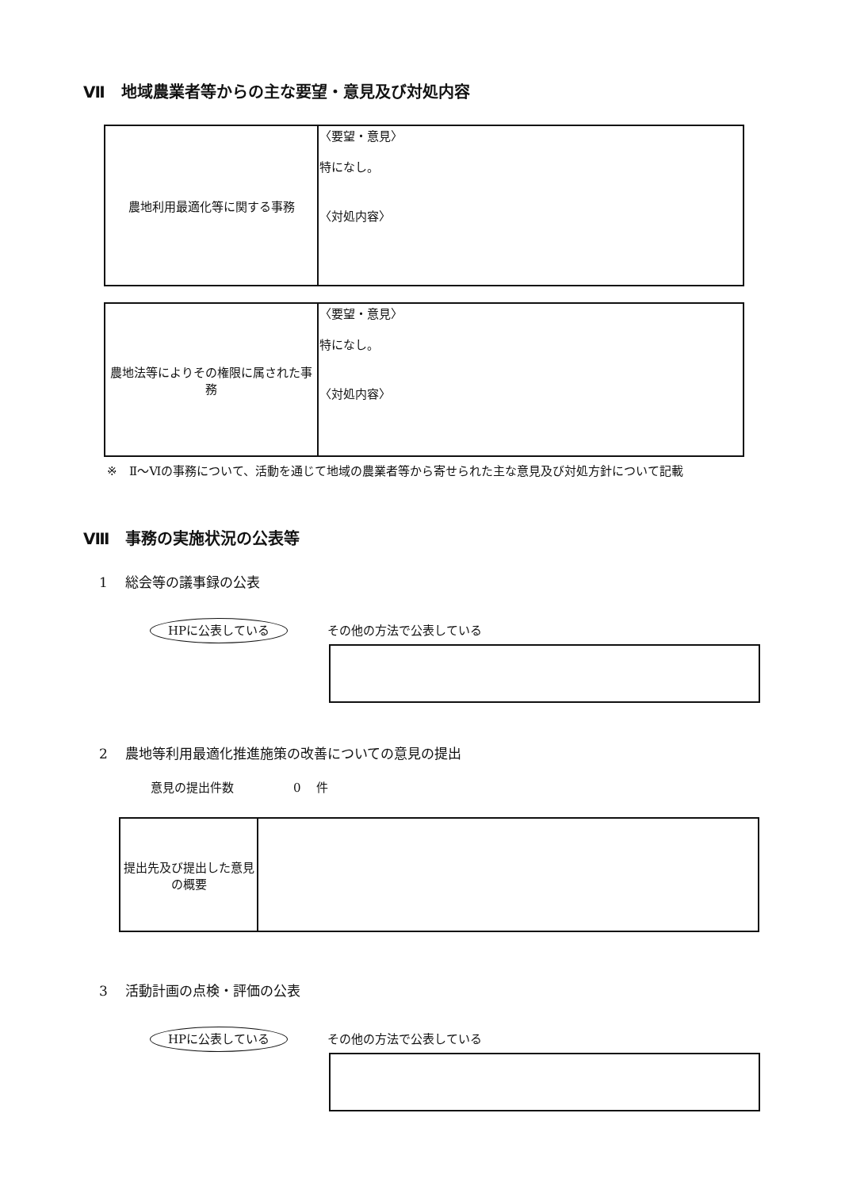Ⅶ　地域農業者等からの主な要望・意見及び対処内容
| 農地利用最適化等に関する事務 | 〈要望・意見〉 特になし。 〈対処内容〉 |
| 農地法等によりその権限に属された事務 | 〈要望・意見〉 特になし。 〈対処内容〉 |
※　Ⅱ～Ⅵの事務について、活動を通じて地域の農業者等から寄せられた主な意見及び対処方針について記載
Ⅷ　事務の実施状況の公表等
1　 総会等の議事録の公表
HPに公表している その他の方法で公表している
2　 農地等利用最適化推進施策の改善についての意見の提出
意見の提出件数　　　　　0　 件
| 提出先及び提出した意見の概要 | |
3　 活動計画の点検・評価の公表
HPに公表している その他の方法で公表している